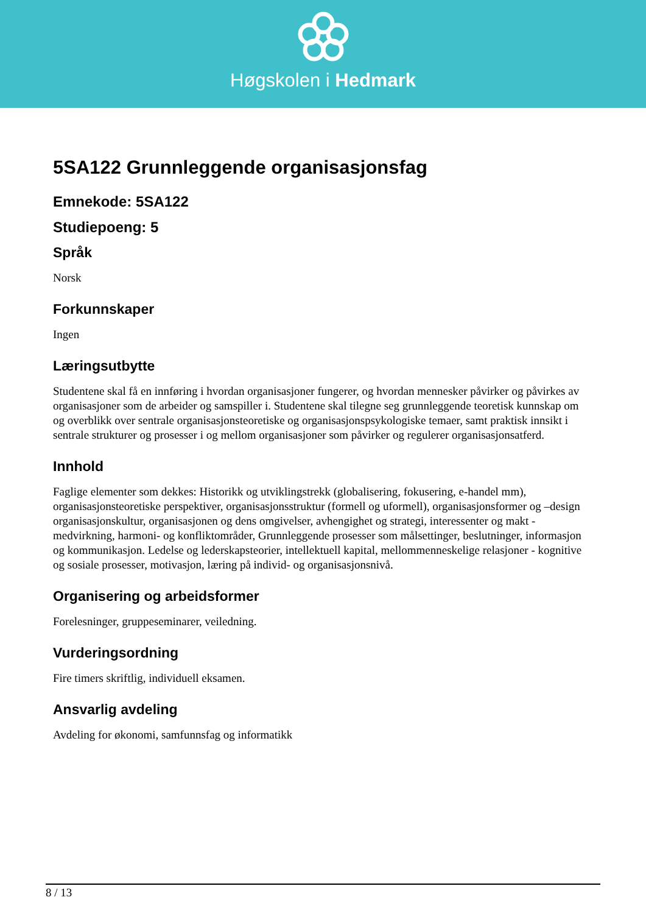Høgskolen i Hedmark
5SA122 Grunnleggende organisasjonsfag
Emnekode: 5SA122
Studiepoeng: 5
Språk
Norsk
Forkunnskaper
Ingen
Læringsutbytte
Studentene skal få en innføring i hvordan organisasjoner fungerer, og hvordan mennesker påvirker og påvirkes av organisasjoner som de arbeider og samspiller i. Studentene skal tilegne seg grunnleggende teoretisk kunnskap om og overblikk over sentrale organisasjonsteoretiske og organisasjonspsykologiske temaer, samt praktisk innsikt i sentrale strukturer og prosesser i og mellom organisasjoner som påvirker og regulerer organisasjonsatferd.
Innhold
Faglige elementer som dekkes: Historikk og utviklingstrekk (globalisering, fokusering, e-handel mm), organisasjonsteoretiske perspektiver, organisasjonsstruktur (formell og uformell), organisasjonsformer og –design organisasjonskultur, organisasjonen og dens omgivelser, avhengighet og strategi, interessenter og makt - medvirkning, harmoni- og konfliktområder, Grunnleggende prosesser som målsettinger, beslutninger, informasjon og kommunikasjon. Ledelse og lederskapsteorier, intellektuell kapital, mellommenneskelige relasjoner - kognitive og sosiale prosesser, motivasjon, læring på individ- og organisasjonsnivå.
Organisering og arbeidsformer
Forelesninger, gruppeseminarer, veiledning.
Vurderingsordning
Fire timers skriftlig, individuell eksamen.
Ansvarlig avdeling
Avdeling for økonomi, samfunnsfag og informatikk
8 / 13